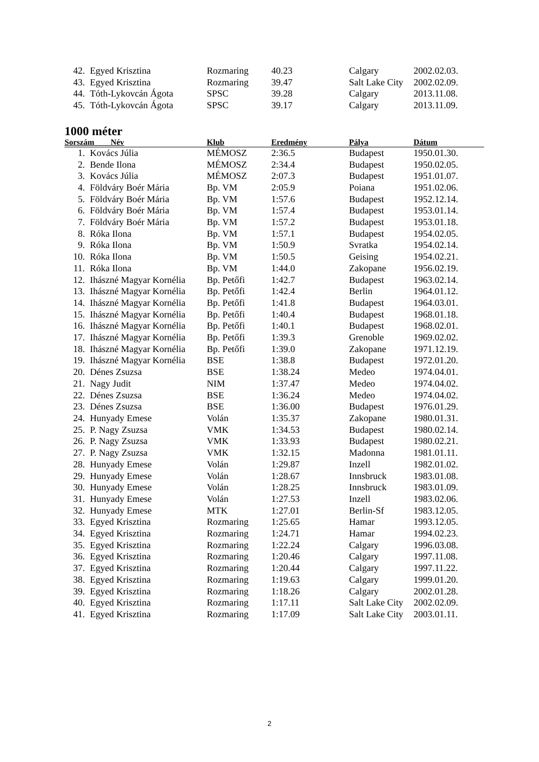| 42. | Egyed Krisztina | Rozmaring | 40.23 | Calgary | 2002.02.03. |
| 43. | Egyed Krisztina | Rozmaring | 39.47 | Salt Lake City | 2002.02.09. |
| 44. | Tóth-Lykovcán Ágota | SPSC | 39.28 | Calgary | 2013.11.08. |
| 45. | Tóth-Lykovcán Ágota | SPSC | 39.17 | Calgary | 2013.11.09. |
1000 méter
| Sorszám Név | | Klub | Eredmény | Pálya | Dátum |
| --- | --- | --- | --- | --- | --- |
| 1. | Kovács Júlia | MÉMOSZ | 2:36.5 | Budapest | 1950.01.30. |
| 2. | Bende Ilona | MÉMOSZ | 2:34.4 | Budapest | 1950.02.05. |
| 3. | Kovács Júlia | MÉMOSZ | 2:07.3 | Budapest | 1951.01.07. |
| 4. | Földváry Boér Mária | Bp. VM | 2:05.9 | Poiana | 1951.02.06. |
| 5. | Földváry Boér Mária | Bp. VM | 1:57.6 | Budapest | 1952.12.14. |
| 6. | Földváry Boér Mária | Bp. VM | 1:57.4 | Budapest | 1953.01.14. |
| 7. | Földváry Boér Mária | Bp. VM | 1:57.2 | Budapest | 1953.01.18. |
| 8. | Róka Ilona | Bp. VM | 1:57.1 | Budapest | 1954.02.05. |
| 9. | Róka Ilona | Bp. VM | 1:50.9 | Svratka | 1954.02.14. |
| 10. | Róka Ilona | Bp. VM | 1:50.5 | Geising | 1954.02.21. |
| 11. | Róka Ilona | Bp. VM | 1:44.0 | Zakopane | 1956.02.19. |
| 12. | Ihászné Magyar Kornélia | Bp. Petőfi | 1:42.7 | Budapest | 1963.02.14. |
| 13. | Ihászné Magyar Kornélia | Bp. Petőfi | 1:42.4 | Berlin | 1964.01.12. |
| 14. | Ihászné Magyar Kornélia | Bp. Petőfi | 1:41.8 | Budapest | 1964.03.01. |
| 15. | Ihászné Magyar Kornélia | Bp. Petőfi | 1:40.4 | Budapest | 1968.01.18. |
| 16. | Ihászné Magyar Kornélia | Bp. Petőfi | 1:40.1 | Budapest | 1968.02.01. |
| 17. | Ihászné Magyar Kornélia | Bp. Petőfi | 1:39.3 | Grenoble | 1969.02.02. |
| 18. | Ihászné Magyar Kornélia | Bp. Petőfi | 1:39.0 | Zakopane | 1971.12.19. |
| 19. | Ihászné Magyar Kornélia | BSE | 1:38.8 | Budapest | 1972.01.20. |
| 20. | Dénes Zsuzsa | BSE | 1:38.24 | Medeo | 1974.04.01. |
| 21. | Nagy Judit | NIM | 1:37.47 | Medeo | 1974.04.02. |
| 22. | Dénes Zsuzsa | BSE | 1:36.24 | Medeo | 1974.04.02. |
| 23. | Dénes Zsuzsa | BSE | 1:36.00 | Budapest | 1976.01.29. |
| 24. | Hunyady Emese | Volán | 1:35.37 | Zakopane | 1980.01.31. |
| 25. | P. Nagy Zsuzsa | VMK | 1:34.53 | Budapest | 1980.02.14. |
| 26. | P. Nagy Zsuzsa | VMK | 1:33.93 | Budapest | 1980.02.21. |
| 27. | P. Nagy Zsuzsa | VMK | 1:32.15 | Madonna | 1981.01.11. |
| 28. | Hunyady Emese | Volán | 1:29.87 | Inzell | 1982.01.02. |
| 29. | Hunyady Emese | Volán | 1:28.67 | Innsbruck | 1983.01.08. |
| 30. | Hunyady Emese | Volán | 1:28.25 | Innsbruck | 1983.01.09. |
| 31. | Hunyady Emese | Volán | 1:27.53 | Inzell | 1983.02.06. |
| 32. | Hunyady Emese | MTK | 1:27.01 | Berlin-Sf | 1983.12.05. |
| 33. | Egyed Krisztina | Rozmaring | 1:25.65 | Hamar | 1993.12.05. |
| 34. | Egyed Krisztina | Rozmaring | 1:24.71 | Hamar | 1994.02.23. |
| 35. | Egyed Krisztina | Rozmaring | 1:22.24 | Calgary | 1996.03.08. |
| 36. | Egyed Krisztina | Rozmaring | 1:20.46 | Calgary | 1997.11.08. |
| 37. | Egyed Krisztina | Rozmaring | 1:20.44 | Calgary | 1997.11.22. |
| 38. | Egyed Krisztina | Rozmaring | 1:19.63 | Calgary | 1999.01.20. |
| 39. | Egyed Krisztina | Rozmaring | 1:18.26 | Calgary | 2002.01.28. |
| 40. | Egyed Krisztina | Rozmaring | 1:17.11 | Salt Lake City | 2002.02.09. |
| 41. | Egyed Krisztina | Rozmaring | 1:17.09 | Salt Lake City | 2003.01.11. |
2